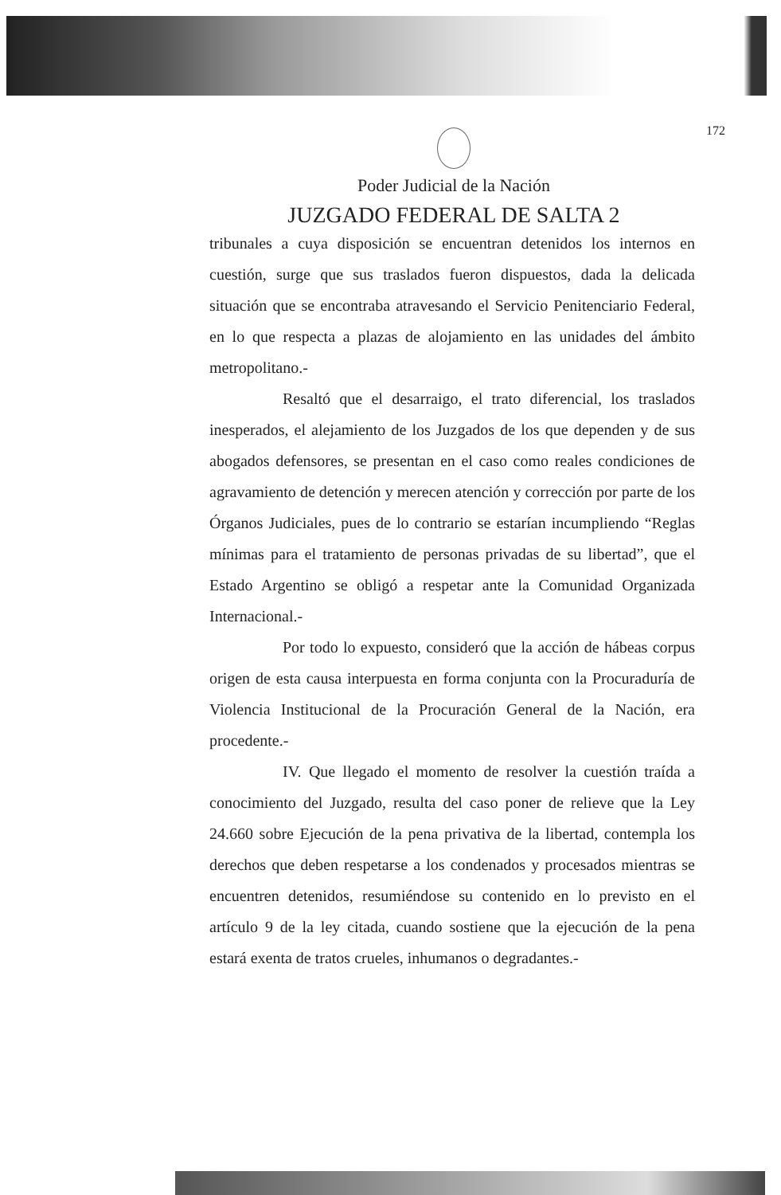172
Poder Judicial de la Nación
JUZGADO FEDERAL DE SALTA 2
tribunales a cuya disposición se encuentran detenidos los internos en cuestión, surge que sus traslados fueron dispuestos, dada la delicada situación que se encontraba atravesando el Servicio Penitenciario Federal, en lo que respecta a plazas de alojamiento en las unidades del ámbito metropolitano.-
Resaltó que el desarraigo, el trato diferencial, los traslados inesperados, el alejamiento de los Juzgados de los que dependen y de sus abogados defensores, se presentan en el caso como reales condiciones de agravamiento de detención y merecen atención y corrección por parte de los Órganos Judiciales, pues de lo contrario se estarían incumpliendo “Reglas mínimas para el tratamiento de personas privadas de su libertad”, que el Estado Argentino se obligó a respetar ante la Comunidad Organizada Internacional.-
Por todo lo expuesto, consideró que la acción de hábeas corpus origen de esta causa interpuesta en forma conjunta con la Procuraduría de Violencia Institucional de la Procuración General de la Nación, era procedente.-
IV. Que llegado el momento de resolver la cuestión traída a conocimiento del Juzgado, resulta del caso poner de relieve que la Ley 24.660 sobre Ejecución de la pena privativa de la libertad, contempla los derechos que deben respetarse a los condenados y procesados mientras se encuentren detenidos, resumiéndose su contenido en lo previsto en el artículo 9 de la ley citada, cuando sostiene que la ejecución de la pena estará exenta de tratos crueles, inhumanos o degradantes.-